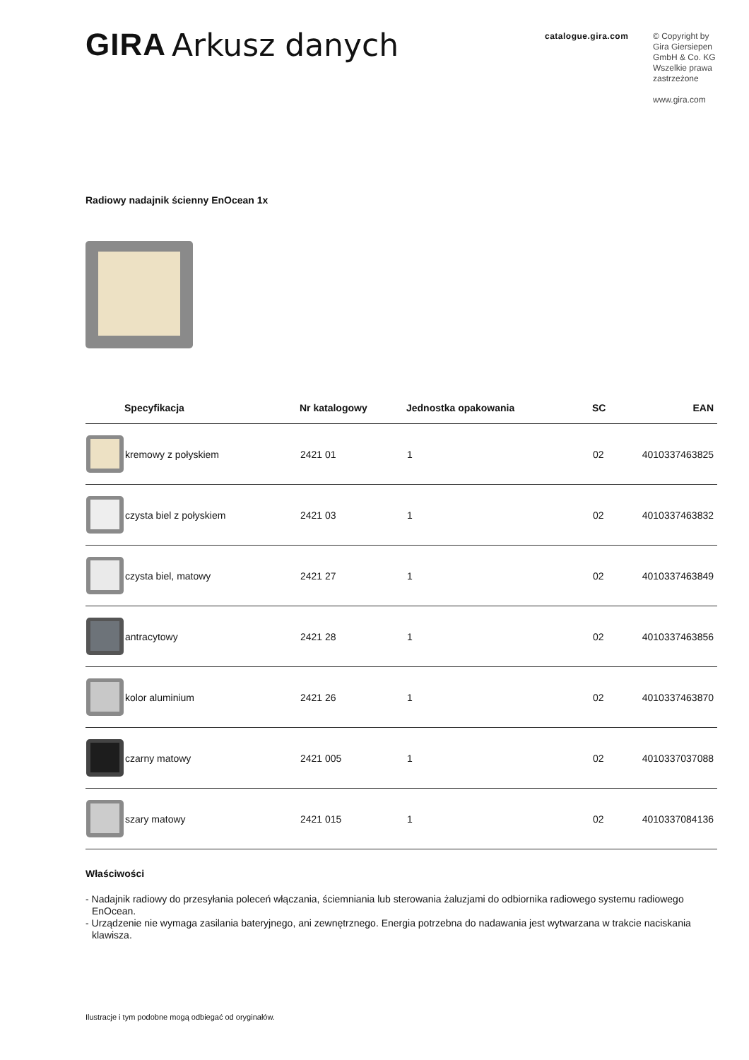GIRA Arkusz danych
catalogue.gira.com
© Copyright by
Gira Giersiepen GmbH & Co. KG
Wszelkie prawa zastrzeżone
www.gira.com
Radiowy nadajnik ścienny EnOcean 1x
| | Specyfikacja | Nr katalogowy | Jednostka opakowania | SC | EAN |
| --- | --- | --- | --- | --- | --- |
| | kremowy z połyskiem | 2421 01 | 1 | 02 | 4010337463825 |
| | czysta biel z połyskiem | 2421 03 | 1 | 02 | 4010337463832 |
| | czysta biel, matowy | 2421 27 | 1 | 02 | 4010337463849 |
| | antracytowy | 2421 28 | 1 | 02 | 4010337463856 |
| | kolor aluminium | 2421 26 | 1 | 02 | 4010337463870 |
| | czarny matowy | 2421 005 | 1 | 02 | 4010337037088 |
| | szary matowy | 2421 015 | 1 | 02 | 4010337084136 |
Właściwości
- Nadajnik radiowy do przesyłania poleceń włączania, ściemniania lub sterowania żaluzjami do odbiornika radiowego systemu radiowego EnOcean.
- Urządzenie nie wymaga zasilania bateryjnego, ani zewnętrznego. Energia potrzebna do nadawania jest wytwarzana w trakcie naciskania klawisza.
Ilustracje i tym podobne mogą odbiegać od oryginałów.